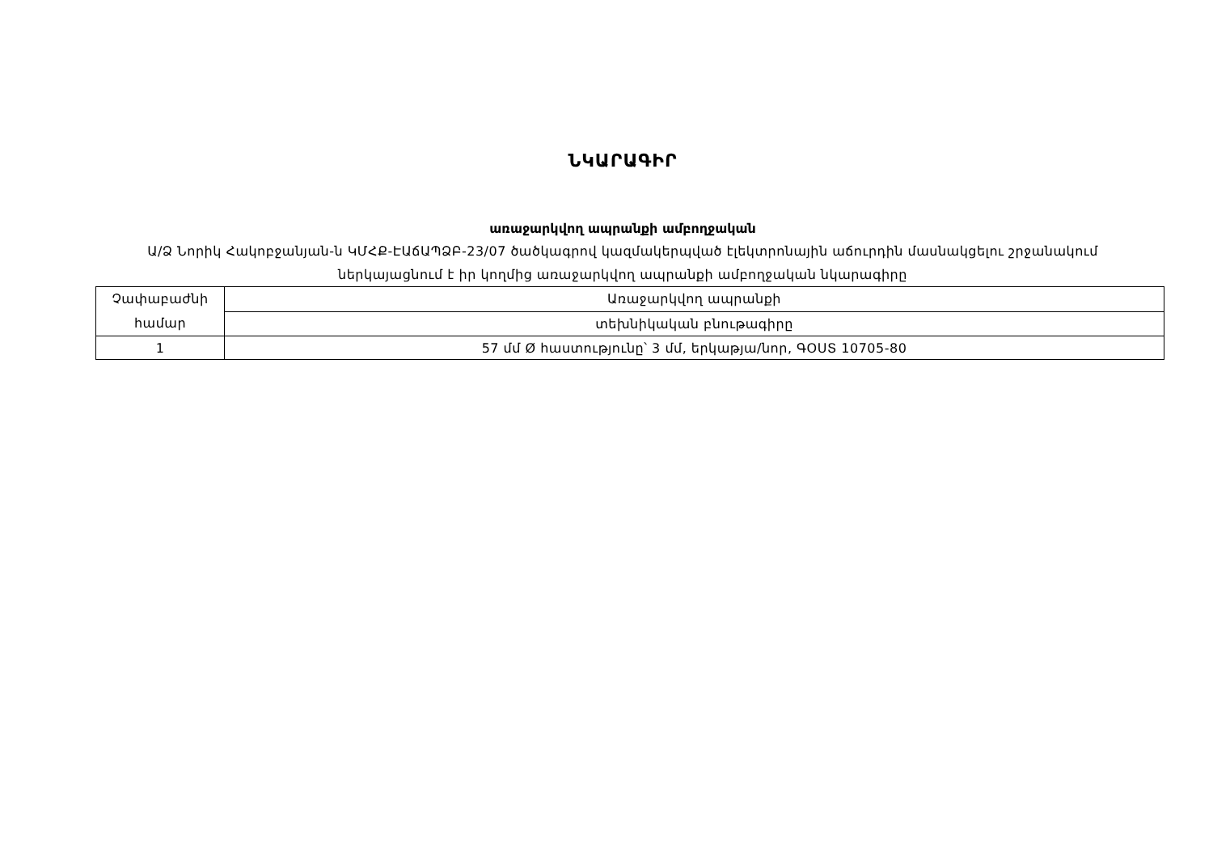ՆԿԱՐԱԳԻՐ
առաջարկվող ապրանքի ամբողջական
Ա/Ձ Նորիկ Հակոբջանյան-ն ԿՄՀՔ-ԷԱճԱՊՁԲ-23/07 ծածկագրով կազմակերպված էլեկտրոնային աճուրդին մասնակցելու շրջանակում ներկայացնում է իր կողմից առաջարկվող ապրանքի ամբողջական նկարագիրը
| Չափաբաժնի համար | Առաջարկվող ապրանքի |
| | տեխնիկական բնութագիրը |
| 1 | 57 մմ Ø հաստությունը՝ 3 մմ, երկաթյա/նոր, ԳՕՍՏ 10705-80 |